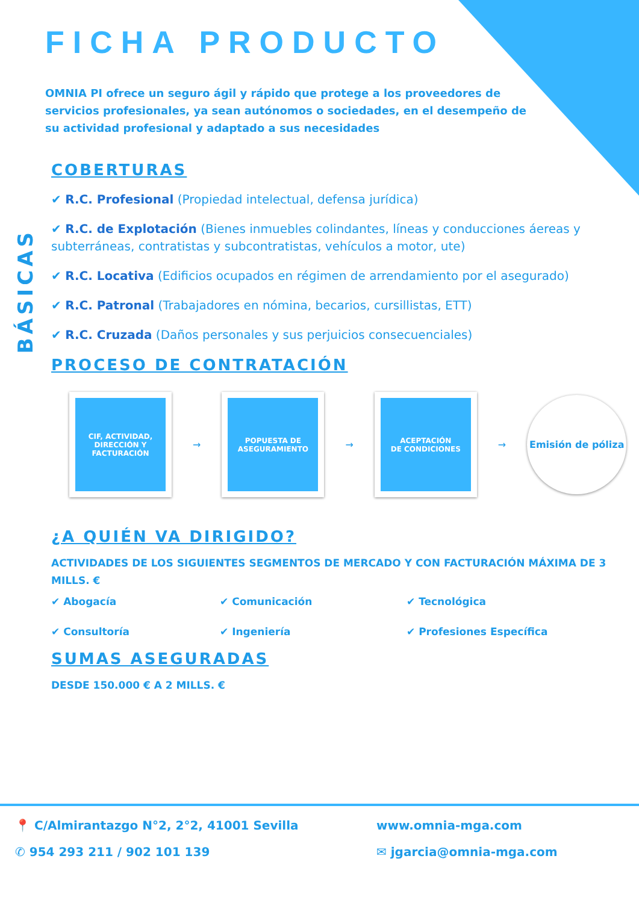BÁSICAS
FICHA PRODUCTO
OMNIA PI ofrece un seguro ágil y rápido que protege a los proveedores de servicios profesionales, ya sean autónomos o sociedades, en el desempeño de su actividad profesional y adaptado a sus necesidades
COBERTURAS
✔ R.C. Profesional (Propiedad intelectual, defensa jurídica)
✔ R.C. de Explotación (Bienes inmuebles colindantes, líneas y conducciones áereas y subterráneas, contratistas y subcontratistas, vehículos a motor, ute)
✔ R.C. Locativa (Edificios ocupados en régimen de arrendamiento por el asegurado)
✔ R.C. Patronal (Trabajadores en nómina, becarios, cursillistas, ETT)
✔ R.C. Cruzada (Daños personales y sus perjuicios consecuenciales)
PROCESO DE CONTRATACIÓN
CIF, ACTIVIDAD,
DIRECCIÓN Y
FACTURACIÓN
→
POPUESTA DE
ASEGURAMIENTO
→
ACEPTACIÓN
DE CONDICIONES
→
Emisión de póliza
¿A QUIÉN VA DIRIGIDO?
ACTIVIDADES DE LOS SIGUIENTES SEGMENTOS DE MERCADO Y CON FACTURACIÓN MÁXIMA DE 3 MILLS. €
✔ Abogacía ✔ Comunicación ✔ Tecnológica ✔ Consultoría ✔ Ingeniería ✔ Profesiones Específica
SUMAS ASEGURADAS
DESDE 150.000 € A 2 MILLS. €
📍 C/Almirantazgo N°2, 2°2, 41001 Sevilla www.omnia-mga.com ✆ 954 293 211 / 902 101 139 ✉ jgarcia@omnia-mga.com